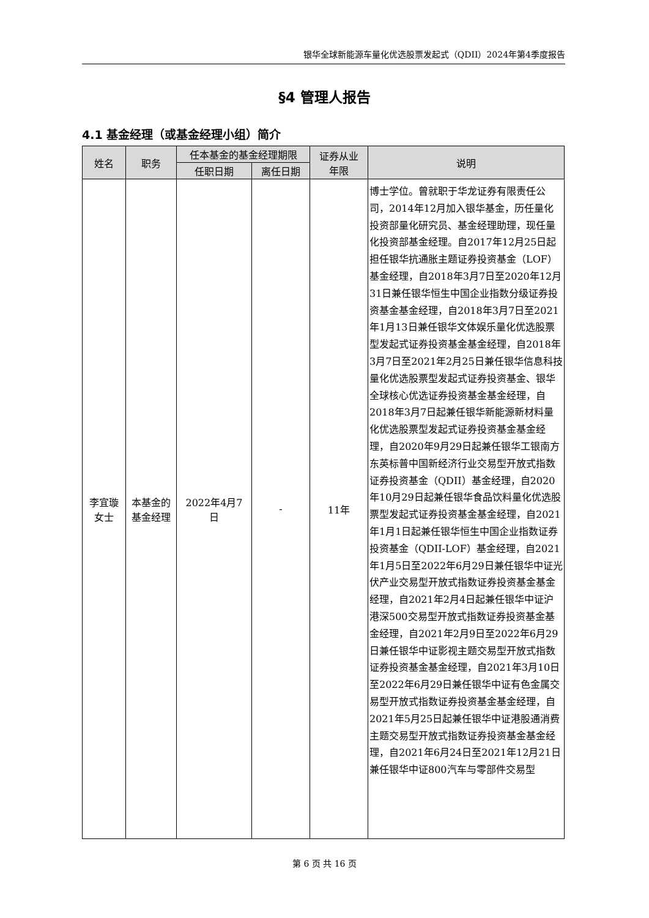银华全球新能源车量化优选股票发起式（QDII）2024年第4季度报告
§4 管理人报告
4.1 基金经理（或基金经理小组）简介
| 姓名 | 职务 | 任本基金的基金经理期限 | | 证券从业 年限 | 说明 |
| --- | --- | --- | --- | --- | --- |
| | | 任职日期 | 离任日期 | | |
| 李宜璇 女士 | 本基金的 基金经理 | 2022年4月7 日 | - | 11年 | 博士学位。曾就职于华龙证券有限责任公司，2014年12月加入银华基金，历任量化投资部量化研究员、基金经理助理，现任量化投资部基金经理。自2017年12月25日起担任银华抗通胀主题证券投资基金（LOF）基金经理，自2018年3月7日至2020年12月31日兼任银华恒生中国企业指数分级证券投资基金基金经理，自2018年3月7日至2021年1月13日兼任银华文体娱乐量化优选股票型发起式证券投资基金基金经理，自2018年3月7日至2021年2月25日兼任银华信息科技量化优选股票型发起式证券投资基金、银华全球核心优选证券投资基金基金经理，自2018年3月7日起兼任银华新能源新材料量化优选股票型发起式证券投资基金基金经理，自2020年9月29日起兼任银华工银南方东英标普中国新经济行业交易型开放式指数证券投资基金（QDII）基金经理，自2020年10月29日起兼任银华食品饮料量化优选股票型发起式证券投资基金基金经理，自2021年1月1日起兼任银华恒生中国企业指数证券投资基金（QDII-LOF）基金经理，自2021年1月5日至2022年6月29日兼任银华中证光伏产业交易型开放式指数证券投资基金基金经理，自2021年2月4日起兼任银华中证沪港深500交易型开放式指数证券投资基金基金经理，自2021年2月9日至2022年6月29日兼任银华中证影视主题交易型开放式指数证券投资基金基金经理，自2021年3月10日至2022年6月29日兼任银华中证有色金属交易型开放式指数证券投资基金基金经理，自2021年5月25日起兼任银华中证港股通消费主题交易型开放式指数证券投资基金基金经理，自2021年6月24日至2021年12月21日兼任银华中证800汽车与零部件交易型 |
第 6 页 共 16 页